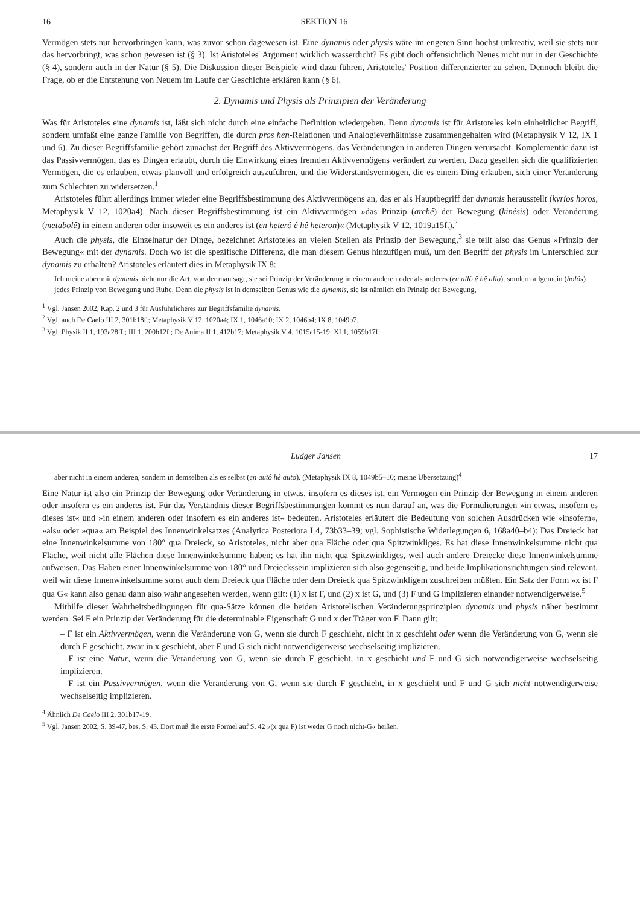16 SEKTION 16
Vermögen stets nur hervorbringen kann, was zuvor schon dagewesen ist. Eine dynamis oder physis wäre im engeren Sinn höchst unkreativ, weil sie stets nur das hervorbringt, was schon gewesen ist (§ 3). Ist Aristoteles' Argument wirklich wasserdicht? Es gibt doch offensichtlich Neues nicht nur in der Geschichte (§ 4), sondern auch in der Natur (§ 5). Die Diskussion dieser Beispiele wird dazu führen, Aristoteles' Position differenzierter zu sehen. Dennoch bleibt die Frage, ob er die Entstehung von Neuem im Laufe der Geschichte erklären kann (§ 6).
2. Dynamis und Physis als Prinzipien der Veränderung
Was für Aristoteles eine dynamis ist, läßt sich nicht durch eine einfache Definition wiedergeben. Denn dynamis ist für Aristoteles kein einheitlicher Begriff, sondern umfaßt eine ganze Familie von Begriffen, die durch pros hen-Relationen und Analogieverhältnisse zusammengehalten wird (Metaphysik V 12, IX 1 und 6). Zu dieser Begriffsfamilie gehört zunächst der Begriff des Aktivvermögens, das Veränderungen in anderen Dingen verursacht. Komplementär dazu ist das Passivvermögen, das es Dingen erlaubt, durch die Einwirkung eines fremden Aktivvermögens verändert zu werden. Dazu gesellen sich die qualifizierten Vermögen, die es erlauben, etwas planvoll und erfolgreich auszuführen, und die Widerstandsvermögen, die es einem Ding erlauben, sich einer Veränderung zum Schlechten zu widersetzen.<sup>1</sup>
Aristoteles führt allerdings immer wieder eine Begriffsbestimmung des Aktivvermögens an, das er als Hauptbegriff der dynamis herausstellt (kyrios horos, Metaphysik V 12, 1020a4). Nach dieser Begriffsbestimmung ist ein Aktivvermögen »das Prinzip (archê) der Bewegung (kinêsis) oder Veränderung (metabolê) in einem anderen oder insoweit es ein anderes ist (en heterô ê hê heteron)« (Metaphysik V 12, 1019a15f.).<sup>2</sup>
Auch die physis, die Einzelnatur der Dinge, bezeichnet Aristoteles an vielen Stellen als Prinzip der Bewegung,<sup>3</sup> sie teilt also das Genus »Prinzip der Bewegung« mit der dynamis. Doch wo ist die spezifische Differenz, die man diesem Genus hinzufügen muß, um den Begriff der physis im Unterschied zur dynamis zu erhalten? Aristoteles erläutert dies in Metaphysik IX 8:
Ich meine aber mit dynamis nicht nur die Art, von der man sagt, sie sei Prinzip der Veränderung in einem anderen oder als anderes (en allô ê hê allo), sondern allgemein (holôs) jedes Prinzip von Bewegung und Ruhe. Denn die physis ist in demselben Genus wie die dynamis, sie ist nämlich ein Prinzip der Bewegung,
<sup>1</sup> Vgl. Jansen 2002, Kap. 2 und 3 für Ausführlicheres zur Begriffsfamilie dynamis.
<sup>2</sup> Vgl. auch De Caelo III 2, 301b18f.; Metaphysik V 12, 1020a4; IX 1, 1046a10; IX 2, 1046b4; IX 8, 1049b7.
<sup>3</sup> Vgl. Physik II 1, 193a28ff.; III 1, 200b12f.; De Anima II 1, 412b17; Metaphysik V 4, 1015a15-19; XI 1, 1059b17f.
Ludger Jansen 17
aber nicht in einem anderen, sondern in demselben als es selbst (en autô hê auto). (Metaphysik IX 8, 1049b5–10; meine Übersetzung)<sup>4</sup>
Eine Natur ist also ein Prinzip der Bewegung oder Veränderung in etwas, insofern es dieses ist, ein Vermögen ein Prinzip der Bewegung in einem anderen oder insofern es ein anderes ist. Für das Verständnis dieser Begriffsbestimmungen kommt es nun darauf an, was die Formulierungen »in etwas, insofern es dieses ist« und »in einem anderen oder insofern es ein anderes ist« bedeuten. Aristoteles erläutert die Bedeutung von solchen Ausdrücken wie »insofern«, »als« oder »qua« am Beispiel des Innenwinkelsatzes (Analytica Posteriora I 4, 73b33–39; vgl. Sophistische Widerlegungen 6, 168a40–b4): Das Dreieck hat eine Innenwinkelsumme von 180° qua Dreieck, so Aristoteles, nicht aber qua Fläche oder qua Spitzwinkliges. Es hat diese Innenwinkelsumme nicht qua Fläche, weil nicht alle Flächen diese Innenwinkelsumme haben; es hat ihn nicht qua Spitzwinkliges, weil auch andere Dreiecke diese Innenwinkelsumme aufweisen. Das Haben einer Innenwinkelsumme von 180° und Dreieckssein implizieren sich also gegenseitig, und beide Implikationsrichtungen sind relevant, weil wir diese Innenwinkelsumme sonst auch dem Dreieck qua Fläche oder dem Dreieck qua Spitzwinkligem zuschreiben müßten. Ein Satz der Form »x ist F qua G« kann also genau dann also wahr angesehen werden, wenn gilt: (1) x ist F, und (2) x ist G, und (3) F und G implizieren einander notwendigerweise.<sup>5</sup>
Mithilfe dieser Wahrheitsbedingungen für qua-Sätze können die beiden Aristotelischen Veränderungsprinzipien dynamis und physis näher bestimmt werden. Sei F ein Prinzip der Veränderung für die determinable Eigenschaft G und x der Träger von F. Dann gilt:
– F ist ein Aktivvermögen, wenn die Veränderung von G, wenn sie durch F geschieht, nicht in x geschieht oder wenn die Veränderung von G, wenn sie durch F geschieht, zwar in x geschieht, aber F und G sich nicht notwendigerweise wechselseitig implizieren.
– F ist eine Natur, wenn die Veränderung von G, wenn sie durch F geschieht, in x geschieht und F und G sich notwendigerweise wechselseitig implizieren.
– F ist ein Passivvermögen, wenn die Veränderung von G, wenn sie durch F geschieht, in x geschieht und F und G sich nicht notwendigerweise wechselseitig implizieren.
<sup>4</sup> Ähnlich De Caelo III 2, 301b17-19.
<sup>5</sup> Vgl. Jansen 2002, S. 39-47, bes. S. 43. Dort muß die erste Formel auf S. 42 »(x qua F) ist weder G noch nicht-G« heißen.